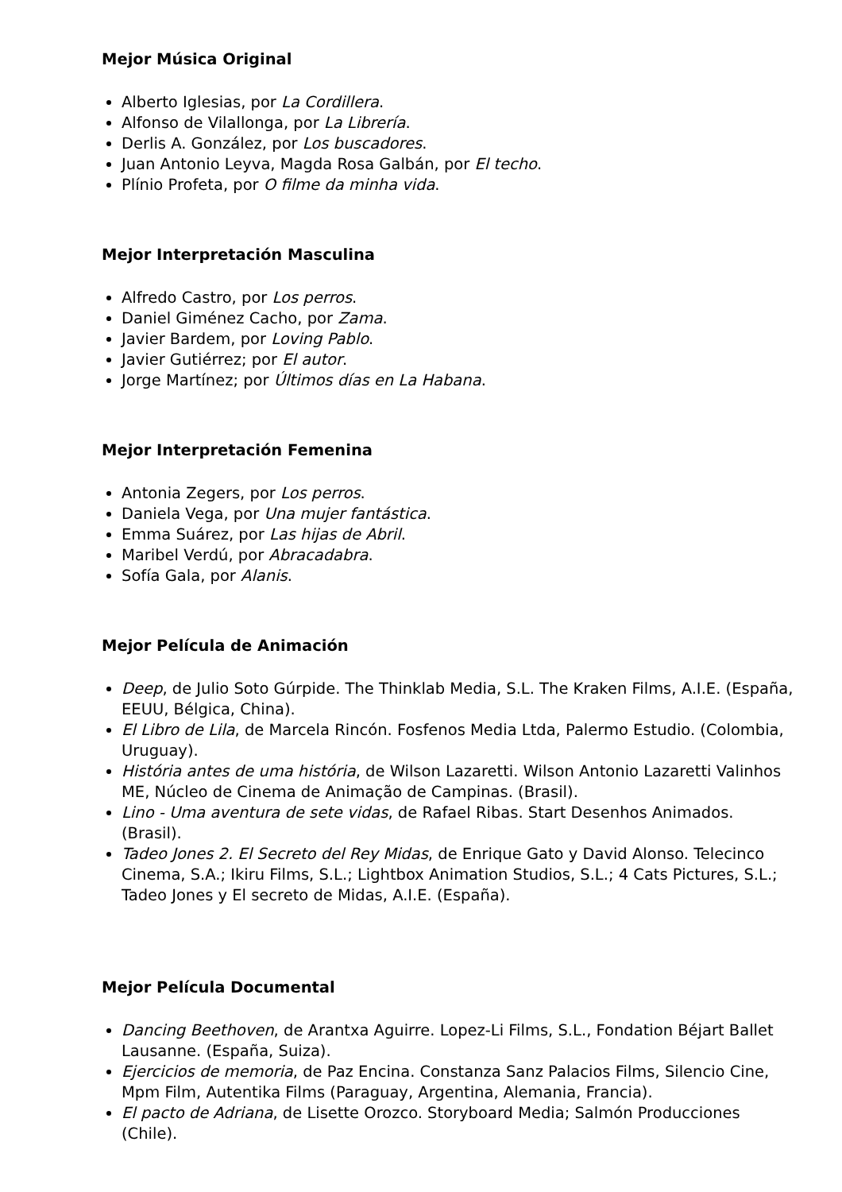Mejor Música Original
Alberto Iglesias, por La Cordillera.
Alfonso de Vilallonga, por La Librería.
Derlis A. González, por Los buscadores.
Juan Antonio Leyva, Magda Rosa Galbán, por El techo.
Plínio Profeta, por O filme da minha vida.
Mejor Interpretación Masculina
Alfredo Castro, por Los perros.
Daniel Giménez Cacho, por Zama.
Javier Bardem, por Loving Pablo.
Javier Gutiérrez; por El autor.
Jorge Martínez; por Últimos días en La Habana.
Mejor Interpretación Femenina
Antonia Zegers, por Los perros.
Daniela Vega, por Una mujer fantástica.
Emma Suárez, por Las hijas de Abril.
Maribel Verdú, por Abracadabra.
Sofía Gala, por Alanis.
Mejor Película de Animación
Deep, de Julio Soto Gúrpide. The Thinklab Media, S.L. The Kraken Films, A.I.E. (España, EEUU, Bélgica, China).
El Libro de Lila, de Marcela Rincón. Fosfenos Media Ltda, Palermo Estudio. (Colombia, Uruguay).
História antes de uma história, de Wilson Lazaretti. Wilson Antonio Lazaretti Valinhos ME, Núcleo de Cinema de Animação de Campinas. (Brasil).
Lino - Uma aventura de sete vidas, de Rafael Ribas. Start Desenhos Animados. (Brasil).
Tadeo Jones 2. El Secreto del Rey Midas, de Enrique Gato y David Alonso. Telecinco Cinema, S.A.; Ikiru Films, S.L.; Lightbox Animation Studios, S.L.; 4 Cats Pictures, S.L.; Tadeo Jones y El secreto de Midas, A.I.E. (España).
Mejor Película Documental
Dancing Beethoven, de Arantxa Aguirre. Lopez-Li Films, S.L., Fondation Béjart Ballet Lausanne. (España, Suiza).
Ejercicios de memoria, de Paz Encina. Constanza Sanz Palacios Films, Silencio Cine, Mpm Film, Autentika Films (Paraguay, Argentina, Alemania, Francia).
El pacto de Adriana, de Lisette Orozco. Storyboard Media; Salmón Producciones (Chile).